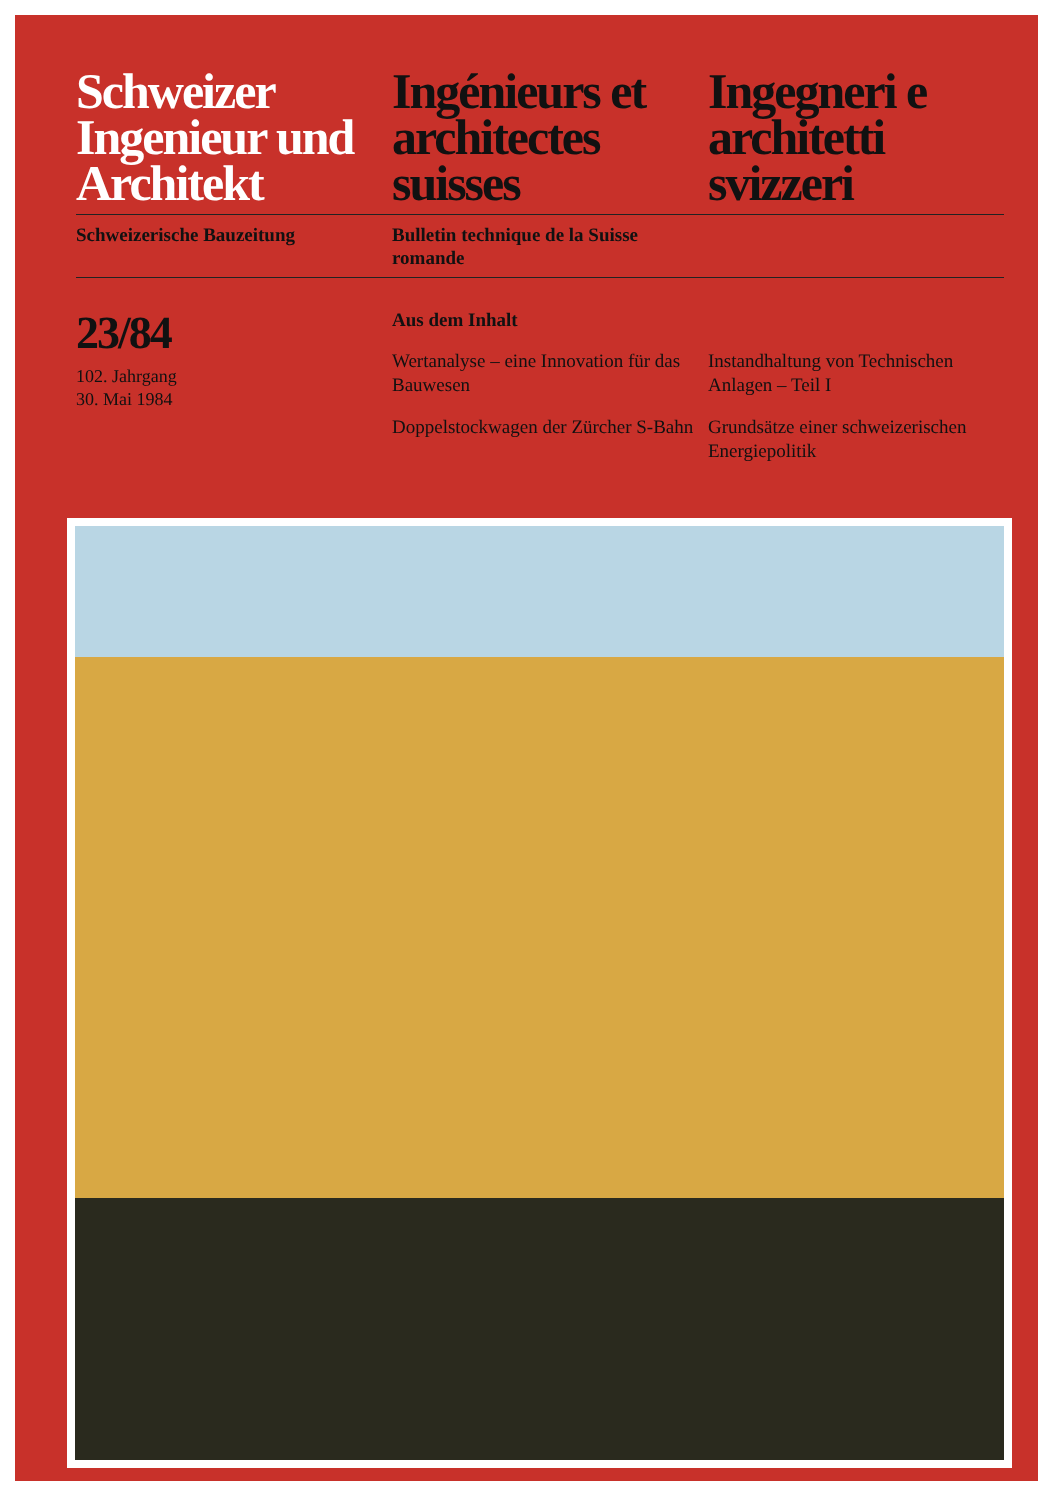Schweizer Ingenieur und Architekt
Ingénieurs et architectes suisses
Ingegneri e architetti svizzeri
Schweizerische Bauzeitung Bulletin technique de la Suisse romande
23/84
102. Jahrgang
30. Mai 1984
Aus dem Inhalt
Wertanalyse – eine Innovation für das Bauwesen
Doppelstockwagen der Zürcher S-Bahn
Instandhaltung von Technischen Anlagen – Teil I
Grundsätze einer schweizerischen Energiepolitik